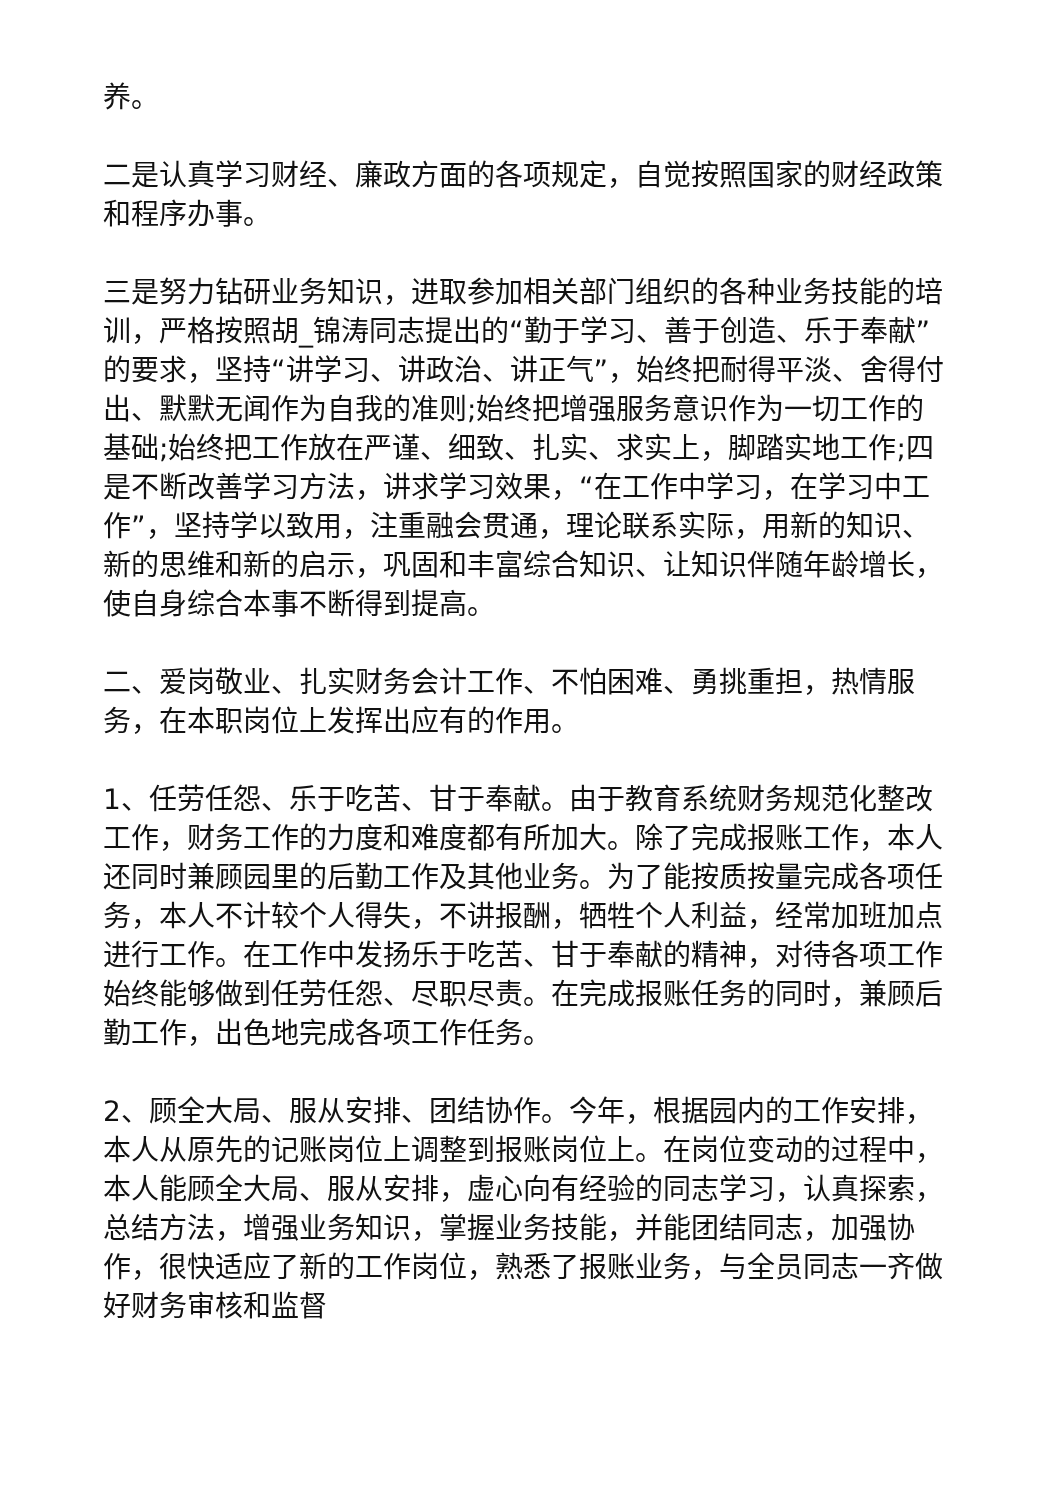养。
二是认真学习财经、廉政方面的各项规定，自觉按照国家的财经政策和程序办事。
三是努力钻研业务知识，进取参加相关部门组织的各种业务技能的培训，严格按照胡_锦涛同志提出的“勤于学习、善于创造、乐于奉献”的要求，坚持“讲学习、讲政治、讲正气”，始终把耐得平淡、舍得付出、默默无闻作为自我的准则;始终把增强服务意识作为一切工作的基础;始终把工作放在严谨、细致、扎实、求实上，脚踏实地工作;四是不断改善学习方法，讲求学习效果，“在工作中学习，在学习中工作”，坚持学以致用，注重融会贯通，理论联系实际，用新的知识、新的思维和新的启示，巩固和丰富综合知识、让知识伴随年龄增长，使自身综合本事不断得到提高。
二、爱岗敬业、扎实财务会计工作、不怕困难、勇挑重担，热情服务，在本职岗位上发挥出应有的作用。
1、任劳任怨、乐于吃苦、甘于奉献。由于教育系统财务规范化整改工作，财务工作的力度和难度都有所加大。除了完成报账工作，本人还同时兼顾园里的后勤工作及其他业务。为了能按质按量完成各项任务，本人不计较个人得失，不讲报酬，牺牲个人利益，经常加班加点进行工作。在工作中发扬乐于吃苦、甘于奉献的精神，对待各项工作始终能够做到任劳任怨、尽职尽责。在完成报账任务的同时，兼顾后勤工作，出色地完成各项工作任务。
2、顾全大局、服从安排、团结协作。今年，根据园内的工作安排，本人从原先的记账岗位上调整到报账岗位上。在岗位变动的过程中，本人能顾全大局、服从安排，虚心向有经验的同志学习，认真探索，总结方法，增强业务知识，掌握业务技能，并能团结同志，加强协作，很快适应了新的工作岗位，熟悉了报账业务，与全员同志一齐做好财务审核和监督